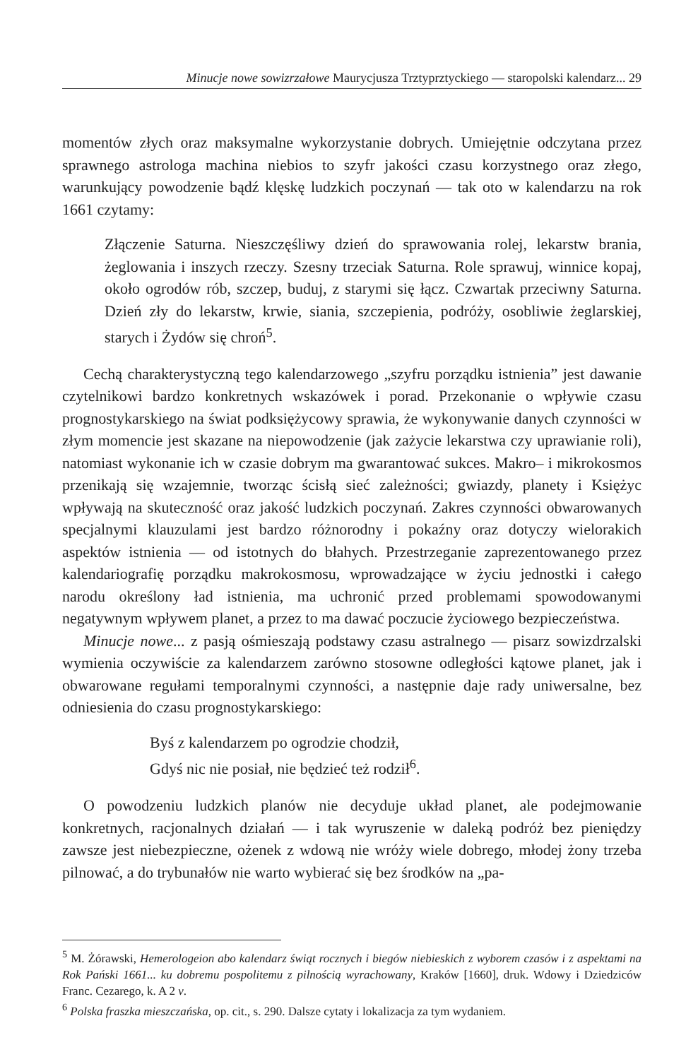Minucje nowe sowizrzałowe Maurycjusza Trztyprztyckiego — staropolski kalendarz... 29
momentów złych oraz maksymalne wykorzystanie dobrych. Umiejętnie odczytana przez sprawnego astrologa machina niebios to szyfr jakości czasu korzystnego oraz złego, warunkujący powodzenie bądź klęskę ludzkich poczynań — tak oto w kalendarzu na rok 1661 czytamy:
Złączenie Saturna. Nieszczęśliwy dzień do sprawowania rolej, lekarstw brania, żeglowania i inszych rzeczy. Szesny trzeciak Saturna. Role sprawuj, winnice kopaj, około ogrodów rób, szczep, buduj, z starymi się łącz. Czwartak przeciwny Saturna. Dzień zły do lekarstw, krwie, siania, szczepienia, podróży, osobliwie żeglarskiej, starych i Żydów się chroń<sup>5</sup>.
Cechą charakterystyczną tego kalendarzowego „szyfru porządku istnienia” jest dawanie czytelnikowi bardzo konkretnych wskazówek i porad. Przekonanie o wpływie czasu prognostykarskiego na świat podksiężycowy sprawia, że wykonywanie danych czynności w złym momencie jest skazane na niepowodzenie (jak zażycie lekarstwa czy uprawianie roli), natomiast wykonanie ich w czasie dobrym ma gwarantować sukces. Makro– i mikrokosmos przenikają się wzajemnie, tworząc ścisłą sieć zależności; gwiazdy, planety i Księżyc wpływają na skuteczność oraz jakość ludzkich poczynań. Zakres czynności obwarowanych specjalnymi klauzulami jest bardzo różnorodny i pokaźny oraz dotyczy wielorakich aspektów istnienia — od istotnych do błahych. Przestrzeganie zaprezentowanego przez kalendariografię porządku makrokosmosu, wprowadzające w życiu jednostki i całego narodu określony ład istnienia, ma uchronić przed problemami spowodowanymi negatywnym wpływem planet, a przez to ma dawać poczucie życiowego bezpieczeństwa.
Minucje nowe... z pasją ośmieszają podstawy czasu astralnego — pisarz sowizdrzalski wymienia oczywiście za kalendarzem zarówno stosowne odległości kątowe planet, jak i obwarowane regułami temporalnymi czynności, a następnie daje rady uniwersalne, bez odniesienia do czasu prognostykarskiego:
Byś z kalendarzem po ogrodzie chodził,
Gdyś nic nie posiał, nie będzieć też rodził<sup>6</sup>.
O powodzeniu ludzkich planów nie decyduje układ planet, ale podejmowanie konkretnych, racjonalnych działań — i tak wyruszenie w daleką podróż bez pieniędzy zawsze jest niebezpieczne, ożenek z wdową nie wróży wiele dobrego, młodej żony trzeba pilnować, a do trybunałów nie warto wybierać się bez środków na „pa-
<sup>5</sup> M. Żórawski, Hemerologeion abo kalendarz świąt rocznych i biegów niebieskich z wyborem czasów i z aspektami na Rok Pański 1661... ku dobremu pospolitemu z pilnością wyrachowany, Kraków [1660], druk. Wdowy i Dziedziców Franc. Cezarego, k. A 2 v.
<sup>6</sup> Polska fraszka mieszczańska, op. cit., s. 290. Dalsze cytaty i lokalizacja za tym wydaniem.